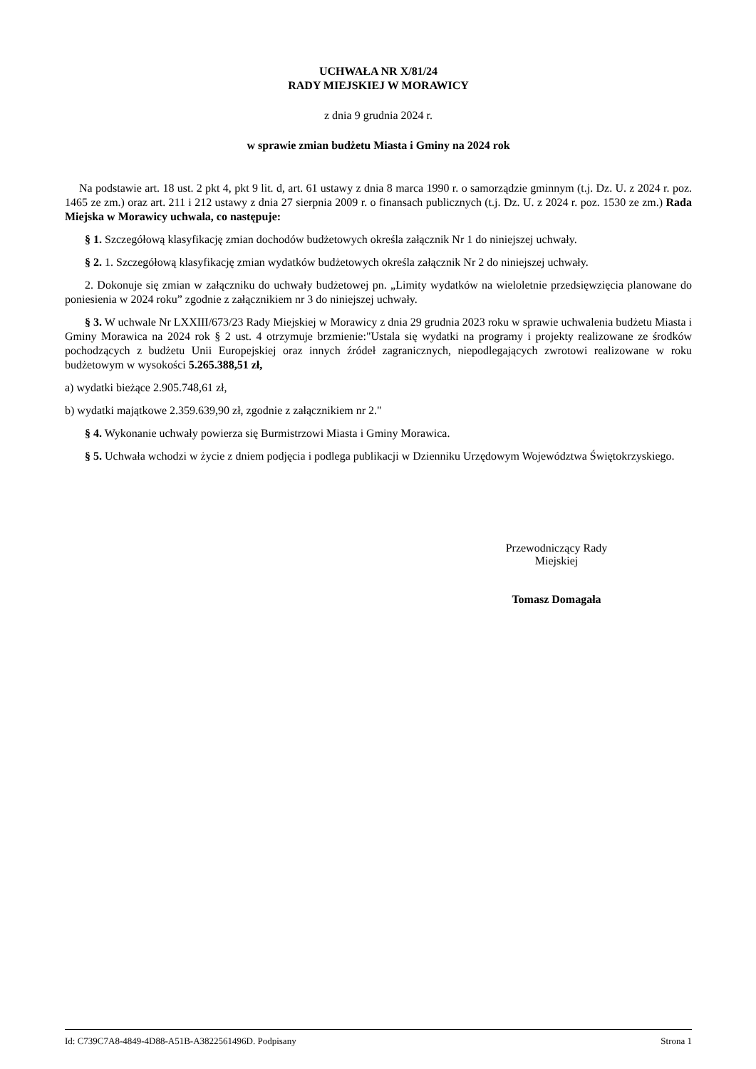UCHWAŁA NR X/81/24
RADY MIEJSKIEJ W MORAWICY
z dnia 9 grudnia 2024 r.
w sprawie zmian budżetu Miasta i Gminy na 2024 rok
Na podstawie art. 18 ust. 2 pkt 4, pkt 9 lit. d, art. 61 ustawy z dnia 8 marca 1990 r. o samorządzie gminnym (t.j. Dz. U. z 2024 r. poz. 1465 ze zm.) oraz art. 211 i 212 ustawy z dnia 27 sierpnia 2009 r. o finansach publicznych (t.j. Dz. U. z 2024 r. poz. 1530 ze zm.) Rada Miejska w Morawicy uchwala, co następuje:
§ 1. Szczegółową klasyfikację zmian dochodów budżetowych określa załącznik Nr 1 do niniejszej uchwały.
§ 2. 1. Szczegółową klasyfikację zmian wydatków budżetowych określa załącznik Nr 2 do niniejszej uchwały.
2. Dokonuje się zmian w załączniku do uchwały budżetowej pn. „Limity wydatków na wieloletnie przedsięwzięcia planowane do poniesienia w 2024 roku” zgodnie z załącznikiem nr 3 do niniejszej uchwały.
§ 3. W uchwale Nr LXXIII/673/23 Rady Miejskiej w Morawicy z dnia 29 grudnia 2023 roku w sprawie uchwalenia budżetu Miasta i Gminy Morawica na 2024 rok § 2 ust. 4 otrzymuje brzmienie:"Ustala się wydatki na programy i projekty realizowane ze środków pochodzących z budżetu Unii Europejskiej oraz innych źródeł zagranicznych, niepodlegających zwrotowi realizowane w roku budżetowym w wysokości 5.265.388,51 zł,
a) wydatki bieżące 2.905.748,61 zł,
b) wydatki majątkowe 2.359.639,90 zł, zgodnie z załącznikiem nr 2."
§ 4. Wykonanie uchwały powierza się Burmistrzowi Miasta i Gminy Morawica.
§ 5. Uchwała wchodzi w życie z dniem podjęcia i podlega publikacji w Dzienniku Urzędowym Województwa Świętokrzyskiego.
Przewodniczący Rady
Miejskiej
Tomasz Domagała
Id: C739C7A8-4849-4D88-A51B-A3822561496D. Podpisany Strona 1